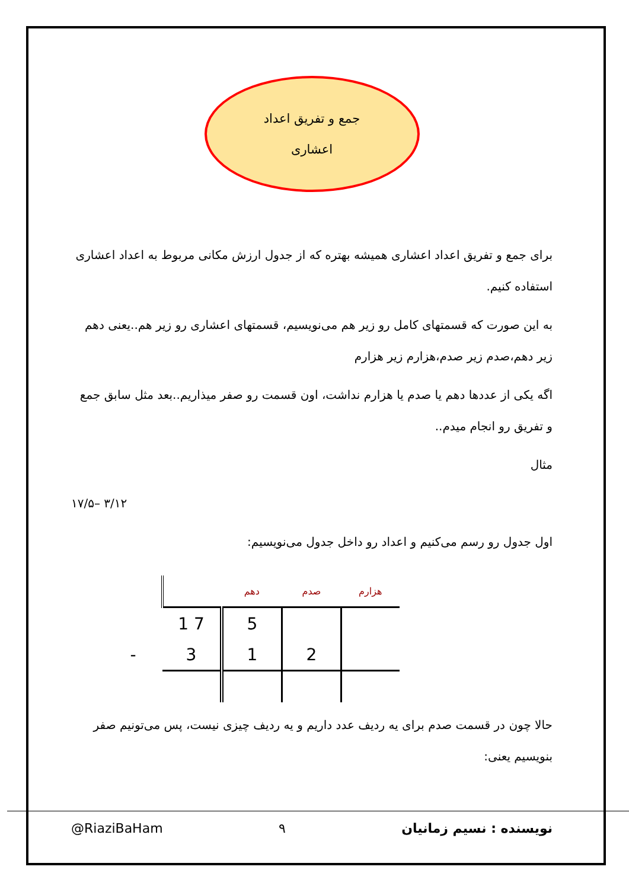جمع و تفریق اعداد
اعشاری
برای جمع و تفریق اعداد اعشاری همیشه بهتره که از جدول ارزش مکانی مربوط به اعداد اعشاری استفاده کنیم.
به این صورت که قسمتهای کامل رو زیر هم می‌نویسیم، قسمتهای اعشاری رو زیر هم..یعنی دهم زیر دهم،صدم زیر صدم،هزارم زیر هزارم
اگه یکی از عددها دهم یا صدم یا هزارم نداشت، اون قسمت رو صفر میذاریم..بعد مثل سابق جمع و تفریق رو انجام میدم..
مثال
۱۷/۵– ۳/۱۲
اول جدول رو رسم می‌کنیم و اعداد رو داخل جدول می‌نویسیم:
| | | دهم | صدم | هزارم |
| --- | --- | --- | --- | --- |
| | 1 7 | 5 | | |
| - | 3 | 1 | 2 | |
حالا چون در قسمت صدم برای یه ردیف عدد داریم و یه ردیف چیزی نیست، پس می‌تونیم صفر بنویسیم یعنی:
@RiaziBaHam ۹ نویسنده : نسیم زمانیان